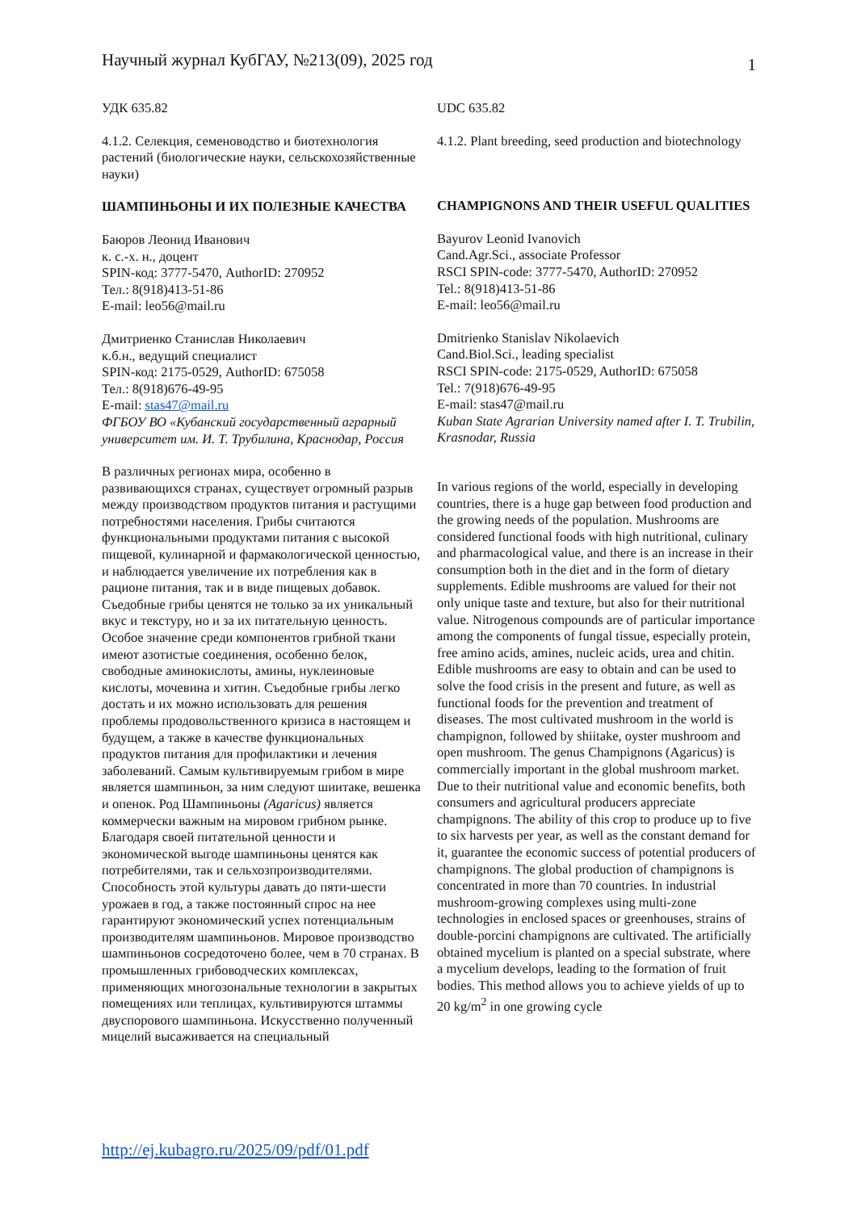Научный журнал КубГАУ, №213(09), 2025 год 1
УДК 635.82
4.1.2. Селекция, семеноводство и биотехнология растений (биологические науки, сельскохозяйственные науки)
ШАМПИНЬОНЫ И ИХ ПОЛЕЗНЫЕ КАЧЕСТВА
Баюров Леонид Иванович
к. с.-х. н., доцент
SPIN-код: 3777-5470, AuthorID: 270952
Тел.: 8(918)413-51-86
E-mail: leo56@mail.ru
Дмитриенко Станислав Николаевич
к.б.н., ведущий специалист
SPIN-код: 2175-0529, AuthorID: 675058
Тел.: 8(918)676-49-95
E-mail: stas47@mail.ru
ФГБОУ ВО «Кубанский государственный аграрный университет им. И. Т. Трубилина, Краснодар, Россия
В различных регионах мира, особенно в развивающихся странах, существует огромный разрыв между производством продуктов питания и растущими потребностями населения. Грибы считаются функциональными продуктами питания с высокой пищевой, кулинарной и фармакологической ценностью, и наблюдается увеличение их потребления как в рационе питания, так и в виде пищевых добавок. Съедобные грибы ценятся не только за их уникальный вкус и текстуру, но и за их питательную ценность. Особое значение среди компонентов грибной ткани имеют азотистые соединения, особенно белок, свободные аминокислоты, амины, нуклеиновые кислоты, мочевина и хитин. Съедобные грибы легко достать и их можно использовать для решения проблемы продовольственного кризиса в настоящем и будущем, а также в качестве функциональных продуктов питания для профилактики и лечения заболеваний. Самым культивируемым грибом в мире является шампиньон, за ним следуют шиитаке, вешенка и опенок. Род Шампиньоны (Agaricus) является коммерчески важным на мировом грибном рынке. Благодаря своей питательной ценности и экономической выгоде шампиньоны ценятся как потребителями, так и сельхозпроизводителями. Способность этой культуры давать до пяти-шести урожаев в год, а также постоянный спрос на нее гарантируют экономический успех потенциальным производителям шампиньонов. Мировое производство шампиньонов сосредоточено более, чем в 70 странах. В промышленных грибоводческих комплексах, применяющих многозональные технологии в закрытых помещениях или теплицах, культивируются штаммы двуспорового шампиньона. Искусственно полученный мицелий высаживается на специальный
UDC 635.82
4.1.2. Plant breeding, seed production and biotechnology
CHAMPIGNONS AND THEIR USEFUL QUALITIES
Bayurov Leonid Ivanovich
Cand.Agr.Sci., associate Professor
RSCI SPIN-code: 3777-5470, AuthorID: 270952
Tel.: 8(918)413-51-86
E-mail: leo56@mail.ru
Dmitrienko Stanislav Nikolaevich
Cand.Biol.Sci., leading specialist
RSCI SPIN-code: 2175-0529, AuthorID: 675058
Tel.: 7(918)676-49-95
E-mail: stas47@mail.ru
Kuban State Agrarian University named after I. T. Trubilin, Krasnodar, Russia
In various regions of the world, especially in developing countries, there is a huge gap between food production and the growing needs of the population. Mushrooms are considered functional foods with high nutritional, culinary and pharmacological value, and there is an increase in their consumption both in the diet and in the form of dietary supplements. Edible mushrooms are valued for their not only unique taste and texture, but also for their nutritional value. Nitrogenous compounds are of particular importance among the components of fungal tissue, especially protein, free amino acids, amines, nucleic acids, urea and chitin. Edible mushrooms are easy to obtain and can be used to solve the food crisis in the present and future, as well as functional foods for the prevention and treatment of diseases. The most cultivated mushroom in the world is champignon, followed by shiitake, oyster mushroom and open mushroom. The genus Champignons (Agaricus) is commercially important in the global mushroom market. Due to their nutritional value and economic benefits, both consumers and agricultural producers appreciate champignons. The ability of this crop to produce up to five to six harvests per year, as well as the constant demand for it, guarantee the economic success of potential producers of champignons. The global production of champignons is concentrated in more than 70 countries. In industrial mushroom-growing complexes using multi-zone technologies in enclosed spaces or greenhouses, strains of double-porcini champignons are cultivated. The artificially obtained mycelium is planted on a special substrate, where a mycelium develops, leading to the formation of fruit bodies. This method allows you to achieve yields of up to 20 kg/m<sup>2</sup> in one growing cycle
http://ej.kubagro.ru/2025/09/pdf/01.pdf